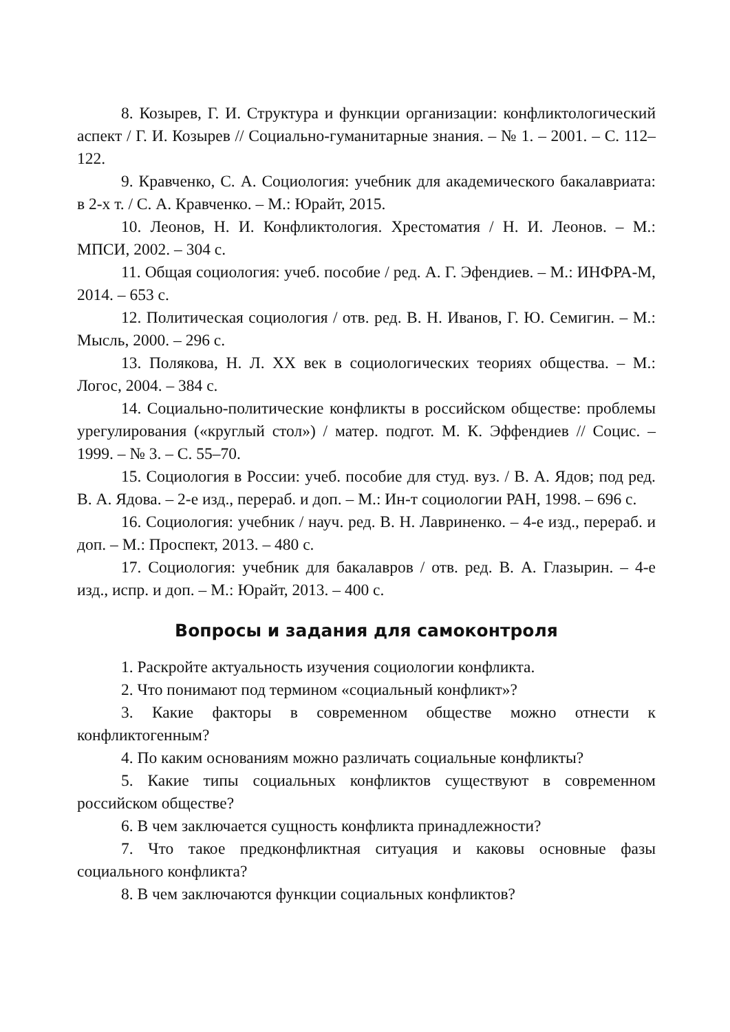8. Козырев, Г. И. Структура и функции организации: конфликтологический аспект / Г. И. Козырев // Социально-гуманитарные знания. – № 1. – 2001. – С. 112–122.
9. Кравченко, С. А. Социология: учебник для академического бакалавриата: в 2-х т. / С. А. Кравченко. – М.: Юрайт, 2015.
10. Леонов, Н. И. Конфликтология. Хрестоматия / Н. И. Леонов. – М.: МПСИ, 2002. – 304 с.
11. Общая социология: учеб. пособие / ред. А. Г. Эфендиев. – М.: ИНФРА-М, 2014. – 653 с.
12. Политическая социология / отв. ред. В. Н. Иванов, Г. Ю. Семигин. – М.: Мысль, 2000. – 296 с.
13. Полякова, Н. Л. XX век в социологических теориях общества. – М.: Логос, 2004. – 384 с.
14. Социально-политические конфликты в российском обществе: проблемы урегулирования («круглый стол») / матер. подгот. М. К. Эффендиев // Социс. – 1999. – № 3. – С. 55–70.
15. Социология в России: учеб. пособие для студ. вуз. / В. А. Ядов; под ред. В. А. Ядова. – 2-е изд., перераб. и доп. – М.: Ин-т социологии РАН, 1998. – 696 с.
16. Социология: учебник / науч. ред. В. Н. Лавриненко. – 4-е изд., перераб. и доп. – М.: Проспект, 2013. – 480 с.
17. Социология: учебник для бакалавров / отв. ред. В. А. Глазырин. – 4-е изд., испр. и доп. – М.: Юрайт, 2013. – 400 с.
Вопросы и задания для самоконтроля
1. Раскройте актуальность изучения социологии конфликта.
2. Что понимают под термином «социальный конфликт»?
3. Какие факторы в современном обществе можно отнести к конфликтогенным?
4. По каким основаниям можно различать социальные конфликты?
5. Какие типы социальных конфликтов существуют в современном российском обществе?
6. В чем заключается сущность конфликта принадлежности?
7. Что такое предконфликтная ситуация и каковы основные фазы социального конфликта?
8. В чем заключаются функции социальных конфликтов?